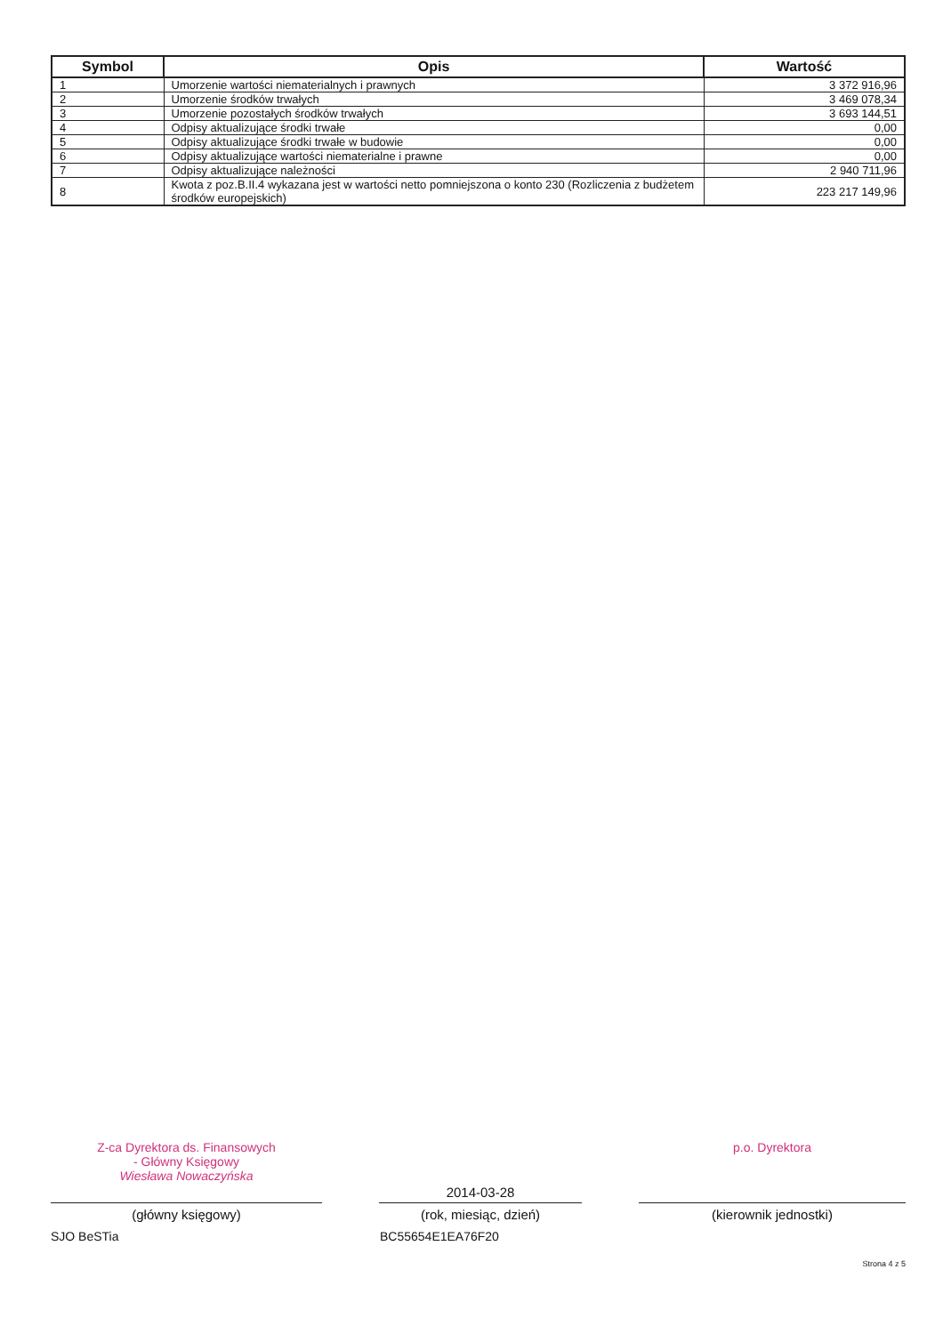| Symbol | Opis | Wartość |
| --- | --- | --- |
| 1 | Umorzenie wartości niematerialnych i prawnych | 3 372 916,96 |
| 2 | Umorzenie środków trwałych | 3 469 078,34 |
| 3 | Umorzenie pozostałych środków trwałych | 3 693 144,51 |
| 4 | Odpisy aktualizujące środki trwałe | 0,00 |
| 5 | Odpisy aktualizujące środki trwałe w budowie | 0,00 |
| 6 | Odpisy aktualizujące wartości niematerialne i prawne | 0,00 |
| 7 | Odpisy aktualizujące należności | 2 940 711,96 |
| 8 | Kwota z poz.B.II.4 wykazana jest w wartości netto pomniejszona o konto 230 (Rozliczenia z budżetem środków europejskich) | 223 217 149,96 |
Z-ca Dyrektora ds. Finansowych
- Główny Księgowy
Wiesława Nowaczyńska
(główny księgowy)
2014-03-28
(rok, miesiąc, dzień)
p.o. Dyrektora
(kierownik jednostki)
SJO BeSTia BC55654E1EA76F20
Strona 4 z 5